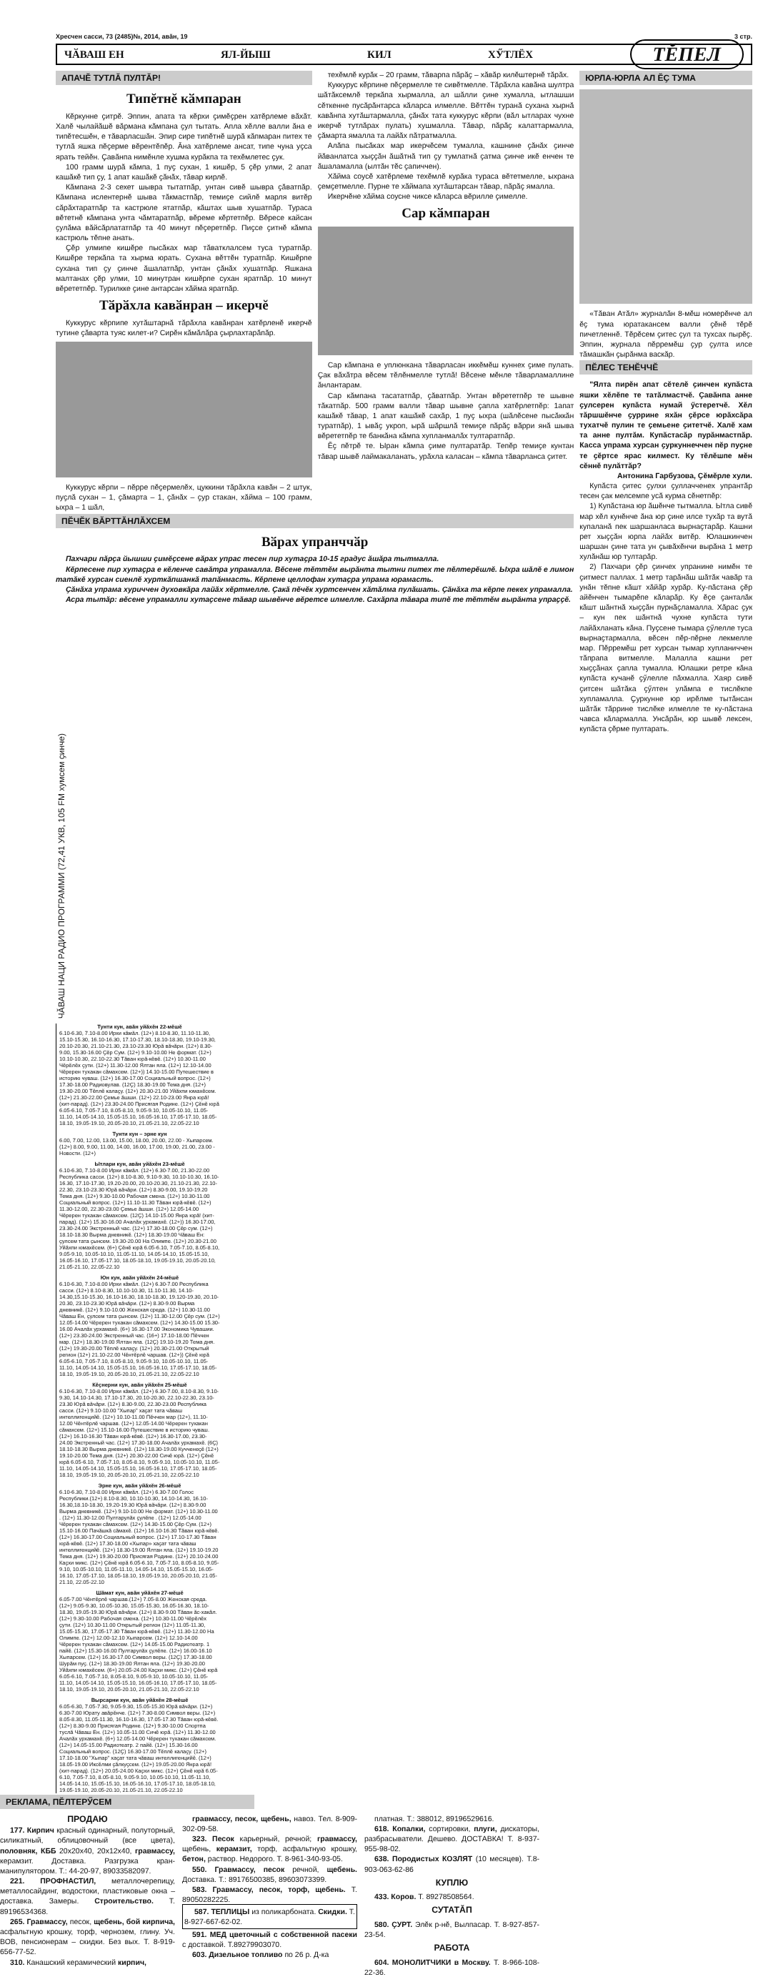Хресчен сасси, 73 (2485)№, 2014, авӑн, 19 3 стр.
ЧӐВАШ ЕН ЯЛ-ЙЫШ КИЛ ХӲТЛЁХ ТĔПЕЛ
АПАЧĔ ТУТЛӐ ПУЛТӐР!
Типĕтнĕ кӑмпаран
Кĕркунне ҫитрĕ. Эппин, апата та кĕрхи ҫимĕҫрен хатĕрлеме вӑхӑт. Халĕ чылайӑшĕ вӑрмана кӑмпана ҫул тытать. Апла хĕлле валли ӑна е типĕтесшĕн, е тӑварласшӑн. Эпир сире типĕтнĕ шурӑ кӑпмаран питех те тутлӑ яшка пĕҫерме вĕрентĕпĕр. Ӑна хатĕрлеме ансат, типе чуна уҫса ярать тейĕн. Ҫавӑнпа нимĕнле хушма курӑкпа та техĕмлетес ҫук.
100 грамм шурӑ кӑмпа, 1 пуҫ сухан, 1 кишĕр, 5 ҫĕр улми, 2 апат кашӑкĕ тип ҫу, 1 апат кашӑкĕ ҫӑнӑх, тӑвар кирлĕ.
Кӑмпана 2-3 сехет шывра тытатпӑр, унтан сивĕ шывра ҫӑватпӑр. Кӑмпана ислентернĕ шыва тӑкмастпӑр, темиҫе сийлĕ марля витĕр сӑрӑхтаратпӑр та кастрюле ятатпӑр, кӑштах шыв хушатпӑр. Тураса вĕтетнĕ кӑмпана унта чӑмтаратпӑр, вĕреме кĕртетпĕр. Вĕресе кайсан ҫулӑма вӑйсӑрлататпӑр та 40 минут пĕҫеретпĕр. Пиҫсе ҫитнĕ кӑмпа кастрюль тĕпне анать.
Ҫĕр улмипе кишĕре пысӑках мар тӑватклалсем туса туратпӑр. Кишĕре теркӑпа та хырма юрать. Сухана вĕттĕн туратпӑр. Кишĕрпе сухана тип ҫу ҫинче ӑшалатпӑр, унтан ҫӑнӑх хушатпӑр. Яшкана малтанах ҫĕр улми, 10 минутран кишĕрпе сухан яратпӑр. 10 минут вĕрететпĕр. Турилкке ҫине антарсан хӑйма яратпӑр.
Тӑрӑхла кавӑнран – икерчĕ
Куккурус кĕрпипе хутӑштарнӑ тӑрӑхла кавӑнран хатĕрленĕ икерчĕ тутине ҫӑварта туяс килет-и? Сирĕн кӑмӑлӑра ҫырлахтарӑпӑр.
Куккурус кĕрпи – пĕрре пĕҫермелĕх, цуккини тӑрӑхла кавӑн – 2 штук, пуҫлӑ сухан – 1, ҫӑмарта – 1, ҫӑнӑх – ҫур стакан, хӑйма – 100 грамм, ыхра – 1 шӑл,
техĕмлĕ курӑк – 20 грамм, тӑварпа пӑрӑҫ – хӑвӑр килĕштернĕ тӑрӑх.
Куккурус кĕрпине пĕҫермелле те сивĕтмелле. Тӑрӑхла кавӑна шултра шӑтӑксемлĕ теркӑпа хырмалла, ал шӑлли ҫине хумалла, ытлашши сĕткенне пусӑрӑнтарса кӑларса илмелле. Вĕттĕн туранӑ сухана хырнӑ кавӑнпа хутӑштармалла, ҫӑнӑх тата куккурус кĕрпи (вӑл ытларах чухне икерчĕ тутлӑрах пулать) хушмалла. Тӑвар, пӑрӑҫ калаттармалла, ҫӑмарта ямалла та лайӑх пӑтратмалла.
Алӑпа пысӑках мар икерчĕсем тумалла, кашнине ҫӑнӑх ҫинче йӑванлатса хыҫҫӑн ӑшӑтнӑ тип ҫу тумлатнӑ ҫатма ҫинче икĕ енчен те ӑшаламалла (ылтӑн тĕс ҫапиччен).
Хӑйма соусĕ хатĕрлеме техĕмлĕ курӑка тураса вĕтетмелле, ыхрана ҫемҫетмелле. Пурне те хӑймапа хутӑштарсан тӑвар, пӑрӑҫ ямалла.
Икерчĕне хӑйма соусне чиксе кӑларса вĕрилле ҫимелле.
Сар кӑмпаран
Сар кӑмпана е уплюнкана тӑварласан иккĕмĕш куннех ҫиме пулать. Ҫак вӑхӑтра вĕсем тĕлĕнмелле тутлӑ! Вĕсене мĕнле тӑварламаллине ӑнлантарам.
Сар кӑмпана тасататпӑр, ҫӑватпӑр. Унтан вĕрететпĕр те шывне тӑкатпӑр. 500 грамм валли тӑвар шывне ҫапла хатĕрлетпĕр: 1апат кашӑкĕ тӑвар, 1 апат кашӑкĕ сахӑр, 1 пуҫ ыхра (шӑлĕсене пысӑккӑн туратпӑр), 1 ывӑҫ укроп, ырӑ шӑршлӑ темиҫе пӑрӑҫ вӑрри янӑ шыва вĕрететпĕр те банкӑна кӑмпа хупланмалӑх тултаратпӑр.
Ĕҫ пĕтрĕ те. Ыран кӑмпа ҫиме пултаратӑр. Тепĕр темиҫе кунтан тӑвар шывĕ лаймакаланать, урӑхла каласан – кӑмпа тӑварланса ҫитет.
ПĔЧĔК ВӐРТТӐНЛӐХСЕМ
Вӑрах упранччӑр
Пахчари пӑрҫа йышши ҫимĕҫсене вӑрах упрас тесен пир хутаҫра 10-15 градус ӑшӑра тытмалла.
Кĕрпесене пир хутаҫра е кĕленче савӑтра упрамалла. Вĕсене тĕттĕм вырӑнта тытни питех те пĕлтерĕшлĕ. Ыхра шӑлĕ е лимон татӑкĕ хурсан сиенлĕ хурткӑпшанкӑ тапӑнмасть. Кĕрпене целлофан хутаҫра упрама юрамасть.
Ҫӑнӑха упрама хуриччен духовкӑра лайӑх хĕртмелле. Ҫакӑ пĕчĕк хуртсенчен хӑтӑлма пулӑшать. Ҫӑнӑха та кĕрпе пекех упрамалла.
Асра тытӑр: вĕсене упрамалли хутаҫсене тӑвар шывĕнче вĕретсе илмелле. Сахӑрпа тӑвара типĕ те тĕттĕм вырӑнта упраҫҫĕ.
ЮРЛА-ЮРЛА АЛ ĔҪ ТУМА
«Тӑван Атӑл» журналӑн 8-мĕш номерĕнче ал ĕҫ тума юратакансем валли ҫĕнĕ тĕрĕ пичетленнĕ. Тĕрĕсем ҫитес ҫул та тухсах пырĕҫ. Эппин, журнала пĕрремĕш ҫур ҫулта илсе тӑмашкӑн ҫырӑнма васкӑр.
ПĔЛЕС ТЕНĔЧЧĔ
"Ялта пирĕн апат сĕтелĕ ҫинчен купӑста яшки хĕлĕпе те татӑлмастчĕ. Ҫавӑнпа анне ҫулсерен купӑста нумай ӳстеретчĕ. Хĕл тӑршшĕнче ҫуррине яхӑн ҫĕрсе юрӑхсӑра тухатчĕ пулин те ҫемьене ҫитетчĕ. Халĕ хам та анне пултӑм. Купӑстасӑр пурӑнмастпӑр. Касса упрама хурсан ҫуркуннеччен пĕр пуҫне те ҫĕртсе ярас килмест. Ку тĕлĕшпе мĕн сĕннĕ пулӑттӑр?
Антонина Гарбузова, Ҫĕмĕрле хули.
Купӑста ҫитес ҫулхи ҫуллачченех упрантӑр тесен ҫак мелсемпе усӑ курма сĕнетпĕр:
1) Купӑстана юр ӑшĕнче тытмалла. Ытла сивĕ мар хĕл кунĕнче ӑна юр ҫине илсе тухӑр та вутӑ купаланӑ пек шаршанласа вырнаҫтарӑр. Кашни рет хыҫҫӑн юрпа лайӑх витĕр. Юлашкинчен шаршан ҫине тата ун ҫывӑхĕнчи вырӑна 1 метр хулӑнӑш юр тултарӑр.
2) Пахчари ҫĕр ҫинчех упранине нимĕн те ҫитмест паллах. 1 метр тарӑнӑш шӑтӑк чавӑр та унӑн тĕпне кӑшт хӑйӑр хурӑр. Ку-пӑстана ҫĕр айĕнчен тымарĕпе кӑларӑр. Ку ĕҫе ҫанталӑк кӑшт шӑнтнӑ хыҫҫӑн пурнӑҫламалла. Хӑрас ҫук – кун пек шӑнтнӑ чухне купӑста тути лайӑхланать кӑна. Пуҫсене тымара ҫӳлелле туса вырнаҫтармалла, вĕсен пĕр-пĕрне лекмелле мар. Пĕрремĕш рет хурсан тымар хупланиччен тӑпрапа витмелле. Малалла кашни рет хыҫҫӑнах ҫапла тумалла. Юлашки ретре кӑна купӑста кучанĕ ҫӳлелле пӑхмалла. Хаяр сивĕ ҫитсен шӑтӑка ҫӳлтен улӑмпа е тислĕкпе хупламалла. Ҫуркунне юр ирĕлме тытӑнсан шӑтӑк тӑррине тислĕке илмелле те ку-пӑстана чавса кӑлармалла. Унсӑрӑн, юр шывĕ лексен, купӑста ҫĕрме пултарать.
ЧӐВАШ НАЦИ РАДИО ПРОГРАММИ (72,41 УКВ, 105 FM хумсем ҫинче)
Тунти кун, авӑн уйӑхĕн 22-мĕшĕ
6.10-6.30, 7.10-8.00 Ирхи кӑмӑл. (12+) 8.10-8.30, 11.10-11.30, 15.10-15.30, 16.10-16.30, 17.10-17.30, 18.10-18.30, 19.10-19.30, 20.10-20.30, 21.10-21.30, 23.10-23.30 Юрӑ вӑчӑри. (12+) 8.30-9.00, 15.30-16.00 Ҫĕр Сум. (12+) 9.10-10.00 Не формат. (12+) 10.10-10.30, 22.10-22.30 Тӑван юрӑ-кĕвĕ. (12+) 10.30-11.00 Чĕрĕлĕх ҫути. (12+) 11.30-12.00 Ялтан яла. (12+) 12.10-14.00 Чĕререн тухакан сӑмахсем. (12+)) 14.10-15.00 Путешествие в историю чуваш. (12+) 16.30-17.00 Социальный вопрос. (12+) 17.30-18.00 Радиовулав. (12Ҫ) 18.30-19.00 Тема дня. (12+) 19.30-20.00 Тĕплĕ калаҫу. (12+) 20.30-21.00 Уйӑхпи юмахĕсем. (12+) 21.30-22.00 Ҫемье ӑшши. (12+) 22.10-23.00 Янра юрӑ! (хит-парад). (12+) 23.30-24.00 Присягая Родине. (12+) Ҫĕнĕ юрӑ 6.05-6.10, 7.05-7.10, 8.05-8.10, 9.05-9.10, 10.05-10.10, 11.05-11.10, 14.05-14.10, 15.05-15.10, 16.05-16.10, 17.05-17.10, 18.05-18.10, 19.05-19.10, 20.05-20.10, 21.05-21.10, 22.05-22.10
Тунти кун – эрне кун
6.00, 7.00, 12.00, 13.00, 15.00, 18.00, 20.00, 22.00 - Хыпарсем. (12+) 8.00, 9.00, 11.00, 14.00, 16.00, 17.00, 19.00, 21.00, 23.00 - Новости. (12+)
Ытлари кун, авӑн уйӑхĕн 23-мĕшĕ
6.10-6.30, 7.10-8.00 Ирхи кӑмӑл. (12+) 6.30-7.00, 21.30-22.00 Республика сасси. (12+) 8.10-8.30, 9.10-9.30, 10.10-10.30, 16.10-16.30, 17.10-17.30, 19.20-20.00, 20.10-20.30, 21.10-21.30, 22.10-22.30, 23.10-23.30 Юрӑ вӑчӑри. (12+) 8.30-9.00, 19.10-19.20 Тема дня. (12+) 9.30-10.00 Рабочая смена. (12+) 10.30-11.00 Социальный вопрос. (12+) 11.10-11.30 Тӑван юрӑ-кĕвĕ. (12+) 11.30-12.00, 22.30-23.00 Ҫемье ӑшши. (12+) 12.05-14.00 Чĕререн тухакан сӑмахсем. (12Ҫ) 14.10-15.00 Янра юрӑ! (хит-парад). (12+) 15.30-16.00 Ачалӑх урхамахĕ. (12+)) 16.30-17.00, 23.30-24.00 Экстренный час. (12+) 17.30-18.00 Ҫĕр сум. (12+) 18.10-18.30 Вырма дневникĕ. (12+) 18.30-19.00 Чӑваш Ен: ҫулсем тата ҫынсем. 19.30-20.00 На Олимпе. (12+) 20.30-21.00 Уйӑхпи юмахĕсем. (6+) Ҫĕнĕ юрӑ 6.05-6.10, 7.05-7.10, 8.05-8.10, 9.05-9.10, 10.05-10.10, 11.05-11.10, 14.05-14.10, 15.05-15.10, 16.05-16.10, 17.05-17.10, 18.05-18.10, 19.05-19.10, 20.05-20.10, 21.05-21.10, 22.05-22.10
Юн кун, авӑн уйӑхĕн 24-мĕшĕ
6.10-6.30, 7.10-8.00 Ирхи кӑмӑл. (12+) 6.30-7.00 Республика сасси. (12+) 8.10-8.30, 10.10-10.30, 11.10-11.30, 14.10-14.30,15.10-15.30, 16.10-16.30, 18.10-18.30, 19.120-19.30, 20.10-20.30, 23.10-23.30 Юрӑ вӑчӑри. (12+) 8.30-9.00 Вырма дневникĕ. (12+) 9.10-10.00 Женская среда. (12+) 10.30-11.00 Чӑваш Ен, ҫулсем тата ҫынсем. (12+) 11.30-12.00 Ҫĕр сум. (12+) 12.05-14.00 Чĕререн тухакан сӑмахсем. (12+) 14.30-15.00 15.30-16.00 Ачалӑх урхамахĕ. (6+) 16.30-17.00 Экономика Чувашии. (12+) 23.30-24.00 Экстренный час. (16+) 17.10-18.00 Пĕччен мар. (12+) 18.30-19.00 Ялтан яла. (12Ҫ) 19.10-19.20 Тема дня. (12+) 19.30-20.00 Тĕплĕ калаҫу. (12+) 20.30-21.00 Открытый регион (12+) 21.10-22.00 Чĕнтĕрлĕ чаршав. (12+)) Ҫĕнĕ юрӑ 6.05-6.10, 7.05-7.10, 8.05-8.10, 9.05-9.10, 10.05-10.10, 11.05-11.10, 14.05-14.10, 15.05-15.10, 16.05-16.10, 17.05-17.10, 18.05-18.10, 19.05-19.10, 20.05-20.10, 21.05-21.10, 22.05-22.10
Кĕҫнерни кун, авӑн уйӑхĕн 25-мĕшĕ
6.10-6.30, 7.10-8.00 Ирхи кӑмӑл. (12+) 6.30-7.00, 8.10-8.30, 9.10-9.30, 14.10-14.30, 17.10-17.30, 20.10-20.30, 22.10-22.30, 23.10-23.30 Юрӑ вӑчӑри. (12+) 8.30-9.00, 22.30-23.00 Республика сасси. (12+) 9.10-10.00 "Хыпар" хаҫат тата чӑваш интеллигенцийĕ. (12+) 10.10-11.00 Пĕччен мар (12+), 11.10-12.00 Чĕнтĕрлĕ чаршав. (12+) 12.05-14.00 Чĕререн тухакан сӑмахсем. (12+) 15.10-16.00 Путешествие в историю чуваш. (12+) 16.10-16.30 Тӑван юрӑ-кĕвĕ. (12+) 16.30-17.00, 23.30-24.00 Экстренный час. (12+) 17.30-18.00 Ачалӑх урхамахĕ. (6Ҫ) 18.10-18.30 Вырма дневникĕ. (12+) 18.30-19.00 Кучченеҫĕ (12+) 19.10-20.00 Тема дня. (12+) 20.30-22.00 Сичĕ юрӑ. (12+) Ҫĕнĕ юрӑ 6.05-6.10, 7.05-7.10, 8.05-8.10, 9.05-9.10, 10.05-10.10, 11.05-11.10, 14.05-14.10, 15.05-15.10, 16.05-16.10, 17.05-17.10, 18.05-18.10, 19.05-19.10, 20.05-20.10, 21.05-21.10, 22.05-22.10
Эрне кун, авӑн уйӑхĕн 26-мĕшĕ
6.10-6.30, 7.10-8.00 Ирхи кӑмӑл. (12+) 6.30-7.00 Голос Республики.(12+) 8.10-8.30, 10.10-10.30, 14.10-14.30, 16.10-16.30,18.10-18.30, 19.20-19.30 Юрӑ вӑчӑри. (12+) 8.30-9.00 Вырма дневникĕ. (12+) 9.10-10.00 Не формат. (12+) 10.30-11.00 . (12+) 11.30-12.00 Пултарулӑх ҫулĕпе . (12+) 12.05-14.00 Чĕререн тухакан сӑмахсем. (12+) 14.30-15.00 Ҫĕр Сум. (12+) 15.10-16.00 Пачӑшкӑ сӑмахĕ. (12+) 16.10-16.30 Тӑван юрӑ-кĕвĕ. (12+) 16.30-17.00 Социальный вопрос. (12+) 17.10-17.30 Тӑван юрӑ-кĕвĕ. (12+) 17.30-18.00 «Хыпар» хаҫат тата чӑваш интеллигенцийĕ. (12+) 18.30-19.00 Ялтан яла. (12+) 19.10-19.20 Тема дня. (12+) 19.30-20.00 Присягая Родине. (12+) 20.10-24.00 Каҫхи микс. (12+) Ҫĕнĕ юрӑ 6.05-6.10, 7.05-7.10, 8.05-8.10, 9.05-9.10, 10.05-10.10, 11.05-11.10, 14.05-14.10, 15.05-15.10, 16.05-16.10, 17.05-17.10, 18.05-18.10, 19.05-19.10, 20.05-20.10, 21.05-21.10, 22.05-22.10
Шӑмат кун, авӑн уйӑхĕн 27-мĕшĕ
6.05-7.00 Чĕнтĕрлĕ чаршав.(12+) 7.05-8.00 Женская среда. (12+) 9.05-9.30, 10.05-10.30, 15.05-15.30, 16.05-16.30, 18.10-18.30, 19.05-19.30 Юрӑ вӑчӑри. (12+) 8.30-9.00 Тӑван ӑс-хакӑл. (12+) 9.30-10.00 Рабочая смена. (12+) 10.30-11.00 Чĕрĕлĕх ҫути. (12+) 10.30-11.00 Открытый регион (12+) 11.05-11.30, 15.05-15.30, 17.05-17.30 Тӑван юрӑ-кĕвĕ. (12+) 11.30-12.00 На Олимпе. (12+) 12.00-12.10 Хыпарсем. (12+) 12.10-14.00 Чĕререн тухакан сӑмахсем. (12+) 14.05-15.00 Радиотеатр. 1 пайĕ. (12+) 15.30-16.00 Пултарулӑх ҫулĕпе. (12+) 16.00-16.10 Хыпарсем. (12+) 16.30-17.00 Символ веры. (12Ҫ) 17.30-18.00 Шурӑм пуҫ. (12+) 18.30-19.00 Ялтан яла. (12+) 19.30-20.00 Уйӑхпи юмахĕсем. (6+) 20.05-24.00 Каҫхи микс. (12+) Ҫĕнĕ юрӑ 6.05-6.10, 7.05-7.10, 8.05-8.10, 9.05-9.10, 10.05-10.10, 11.05-11.10, 14.05-14.10, 15.05-15.10, 16.05-16.10, 17.05-17.10, 18.05-18.10, 19.05-19.10, 20.05-20.10, 21.05-21.10, 22.05-22.10
Вырсарни кун, авӑн уйӑхĕн 28-мĕшĕ
6.05-6.30, 7.05-7.30, 9.05-9.30, 15.05-15.30 Юрӑ вӑчӑри. (12+) 6.30-7.00 Юрату авӑрĕнче. (12+) 7.30-8.00 Символ веры. (12+) 8.05-8.30, 11.05-11.30, 16.10-16.30, 17.05-17.30 Тӑван юрӑ-кĕвĕ. (12+) 8.30-9.00 Присягая Родине. (12+) 9.30-10.00 Спортпа туслӑ Чӑваш Ен. (12+) 10.05-11.00 Сичĕ юрӑ. (12+) 11.30-12.00 Ачалӑх урхамахĕ. (6+) 12.05-14.00 Чĕререн тухакан сӑмахсем. (12+) 14.05-15.00 Радиотеатр. 2 пайĕ. (12+) 15.30-16.00 Социальный вопрос. (12Ҫ) 16.30-17.00 Тĕплĕ калаҫу. (12+) 17.10-18.00 "Хыпар" хаҫат тата чӑваш интеллигенцийĕ. (12+) 18.05-19.00 Иксĕлми ҫӑлкуҫсем. (12+) 19.05-20.00 Янра юрӑ! (хит-парад). (12+) 20.05-24.00 Каҫхи микс. (12+) Ҫĕнĕ юрӑ 6.05-6.10, 7.05-7.10, 8.05-8.10, 9.05-9.10, 10.05-10.10, 11.05-11.10, 14.05-14.10, 15.05-15.10, 16.05-16.10, 17.05-17.10, 18.05-18.10, 19.05-19.10, 20.05-20.10, 21.05-21.10, 22.05-22.10
РЕКЛАМА, ПĔЛТЕРӲСЕМ
ПРОДАЮ
177. Кирпич красный одинарный, полуторный, силикатный, облицовочный (все цвета), половняк, КББ 20х20х40, 20х12х40, гравмассу, керамзит. Доставка. Разгрузка кран-манипулятором. Т.: 44-20-97, 89033582097.
221. ПРОФНАСТИЛ, металлочерепицу, металлосайдинг, водостоки, пластиковые окна – доставка. Замеры. Строительство. Т. 89196534368.
265. Гравмассу, песок, щебень, бой кирпича, асфальтную крошку, торф, чернозем, глину. Уч. ВОВ, пенсионерам – скидки. Без вых. Т. 8-919-656-77-52.
310. Канашский керамический кирпич,
гравмассу, песок, щебень, навоз. Тел. 8-909-302-09-58.
323. Песок карьерный, речной; гравмассу, щебень, керамзит, торф, асфальтную крошку, бетон, раствор. Недорого. Т. 8-961-340-93-05.
550. Гравмассу, песок речной, щебень. Доставка. Т.: 89176500385, 89603073399.
583. Гравмассу, песок, торф, щебень. Т. 89050282225.
587. ТЕПЛИЦЫ из поликарбоната. Скидки. Т. 8-927-667-62-02.
591. МЕД цветочный с собственной пасеки с доставкой. Т.89279903070.
603. Дизельное топливо по 26 р. Д-ка
платная. Т.: 388012, 89196529616.
618. Копалки, сортировки, плуги, дискаторы, разбрасыватели. Дешево. ДОСТАВКА! Т. 8-937-955-98-02.
638. Породистых КОЗЛЯТ (10 месяцев). Т.8-903-063-62-86
КУПЛЮ
433. Коров. Т. 89278508564.
СУТАТӐП
580. ҪУРТ. Элĕк р-нĕ, Вылпасар. Т. 8-927-857-23-54.
РАБОТА
604. МОНОЛИТЧИКИ в Москву. Т. 8-966-108-22-36.